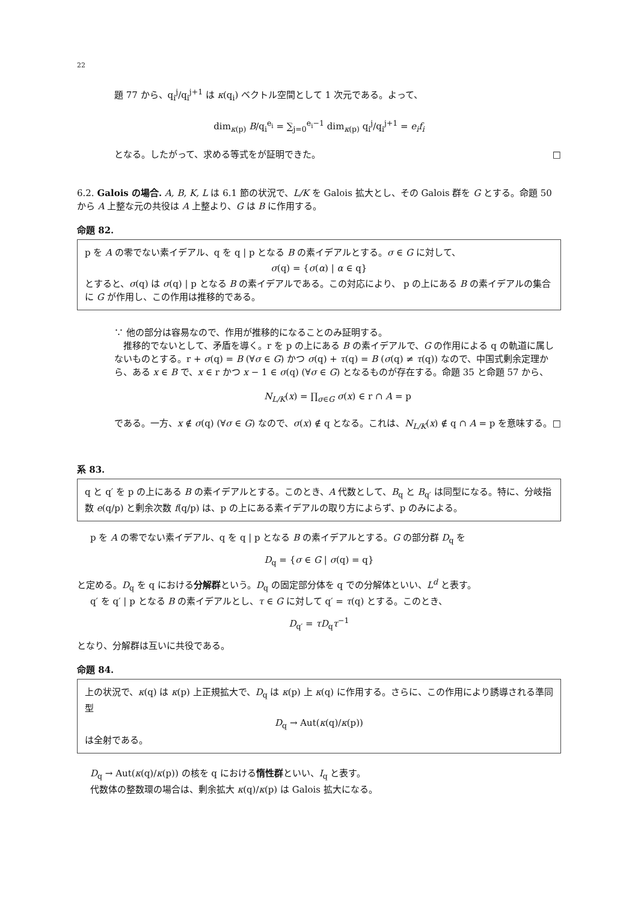22
題 77 から、q<sub>i</sub><sup>j</sup>/q<sub>i</sub><sup>j+1</sup> は κ(q<sub>i</sub>) ベクトル空間として 1 次元である。よって、
dim<sub>κ(p)</sub> B/q<sub>i</sub><sup>e<sub>i</sub></sup> = ∑<sub>j=0</sub><sup>e<sub>i</sub>−1</sup> dim<sub>κ(p)</sub> q<sub>i</sub><sup>j</sup>/q<sub>i</sub><sup>j+1</sup> = e<sub>i</sub>f<sub>i</sub>
となる。したがって、求める等式をが証明できた。 □
6.2. Galois の場合. A, B, K, L は 6.1 節の状況で、L/K を Galois 拡大とし、その Galois 群を G とする。命題 50 から A 上整な元の共役は A 上整より、G は B に作用する。
命題 82.
p を A の零でない素イデアル、q を q | p となる B の素イデアルとする。σ ∈ G に対して、
σ(q) = {σ(α) | α ∈ q}
とすると、σ(q) は σ(q) | p となる B の素イデアルである。この対応により、 p の上にある B の素イデアルの集合に G が作用し、この作用は推移的である。
∵ 他の部分は容易なので、作用が推移的になることのみ証明する。
　推移的でないとして、矛盾を導く。r を p の上にある B の素イデアルで、G の作用による q の軌道に属しないものとする。r + σ(q) = B (∀σ ∈ G) かつ σ(q) + τ(q) = B (σ(q) ≠ τ(q)) なので、中国式剰余定理から、ある x ∈ B で、x ∈ r かつ x − 1 ∈ σ(q) (∀σ ∈ G) となるものが存在する。命題 35 と命題 57 から、
N<sub>L/K</sub>(x) = ∏<sub>σ∈G</sub> σ(x) ∈ r ∩ A = p
である。一方、x ∉ σ(q) (∀σ ∈ G) なので、σ(x) ∉ q となる。これは、N<sub>L/K</sub>(x) ∉ q ∩ A = p を意味する。 □
系 83.
q と q′ を p の上にある B の素イデアルとする。このとき、A 代数として、B<sub>q</sub> と B<sub>q′</sub> は同型になる。特に、分岐指数 e(q/p) と剰余次数 f(q/p) は、p の上にある素イデアルの取り方によらず、p のみによる。
p を A の零でない素イデアル、q を q | p となる B の素イデアルとする。G の部分群 D<sub>q</sub> を
D<sub>q</sub> = {σ ∈ G | σ(q) = q}
と定める。D<sub>q</sub> を q における分解群という。D<sub>q</sub> の固定部分体を q での分解体といい、L<sup>d</sup> と表す。
q′ を q′ | p となる B の素イデアルとし、τ ∈ G に対して q′ = τ(q) とする。このとき、
D<sub>q′</sub> = τD<sub>q</sub>τ<sup>−1</sup>
となり、分解群は互いに共役である。
命題 84.
上の状況で、κ(q) は κ(p) 上正規拡大で、D<sub>q</sub> は κ(p) 上 κ(q) に作用する。さらに、この作用により誘導される準同型
D<sub>q</sub> → Aut(κ(q)/κ(p))
は全射である。
D<sub>q</sub> → Aut(κ(q)/κ(p)) の核を q における惰性群といい、I<sub>q</sub> と表す。
代数体の整数環の場合は、剰余拡大 κ(q)/κ(p) は Galois 拡大になる。